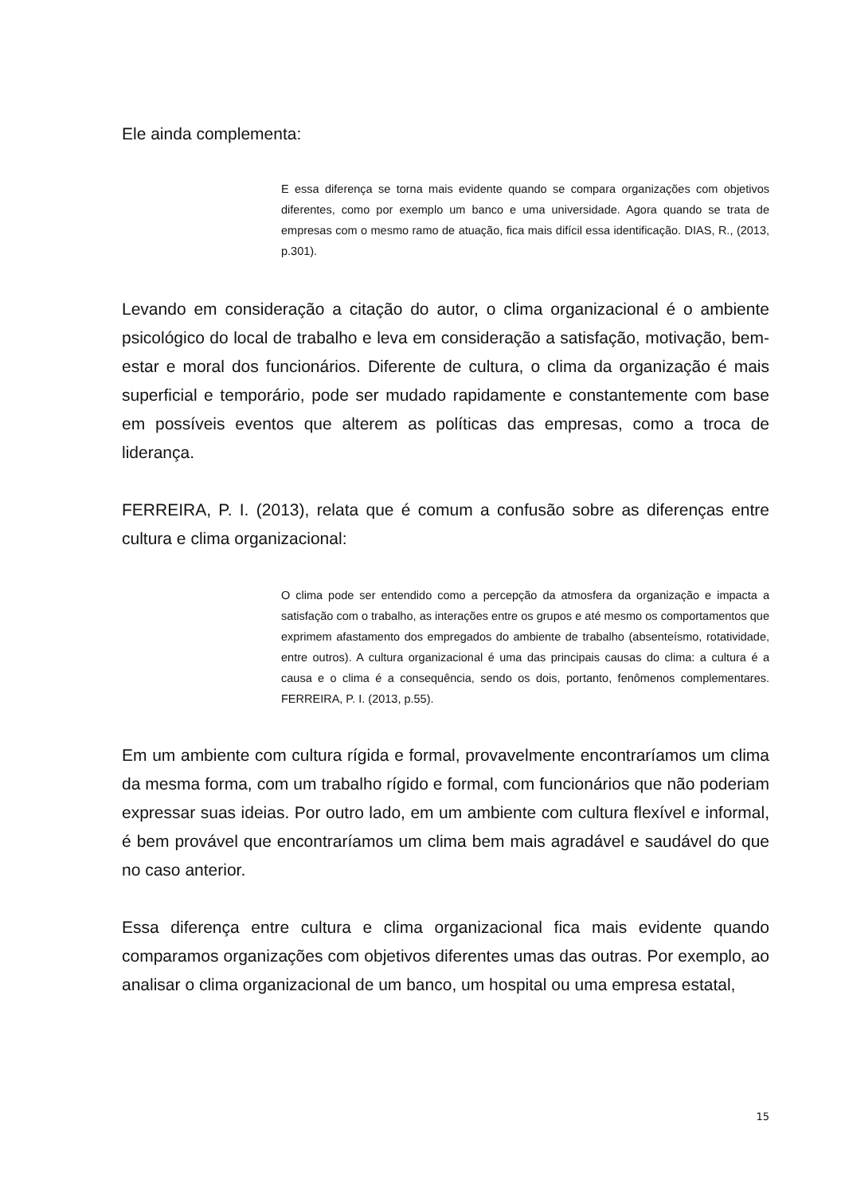Ele ainda complementa:
E essa diferença se torna mais evidente quando se compara organizações com objetivos diferentes, como por exemplo um banco e uma universidade. Agora quando se trata de empresas com o mesmo ramo de atuação, fica mais difícil essa identificação. DIAS, R., (2013, p.301).
Levando em consideração a citação do autor, o clima organizacional é o ambiente psicológico do local de trabalho e leva em consideração a satisfação, motivação, bem-estar e moral dos funcionários. Diferente de cultura, o clima da organização é mais superficial e temporário, pode ser mudado rapidamente e constantemente com base em possíveis eventos que alterem as políticas das empresas, como a troca de liderança.
FERREIRA, P. I. (2013), relata que é comum a confusão sobre as diferenças entre cultura e clima organizacional:
O clima pode ser entendido como a percepção da atmosfera da organização e impacta a satisfação com o trabalho, as interações entre os grupos e até mesmo os comportamentos que exprimem afastamento dos empregados do ambiente de trabalho (absenteísmo, rotatividade, entre outros). A cultura organizacional é uma das principais causas do clima: a cultura é a causa e o clima é a consequência, sendo os dois, portanto, fenômenos complementares. FERREIRA, P. I. (2013, p.55).
Em um ambiente com cultura rígida e formal, provavelmente encontraríamos um clima da mesma forma, com um trabalho rígido e formal, com funcionários que não poderiam expressar suas ideias. Por outro lado, em um ambiente com cultura flexível e informal, é bem provável que encontraríamos um clima bem mais agradável e saudável do que no caso anterior.
Essa diferença entre cultura e clima organizacional fica mais evidente quando comparamos organizações com objetivos diferentes umas das outras. Por exemplo, ao analisar o clima organizacional de um banco, um hospital ou uma empresa estatal,
15